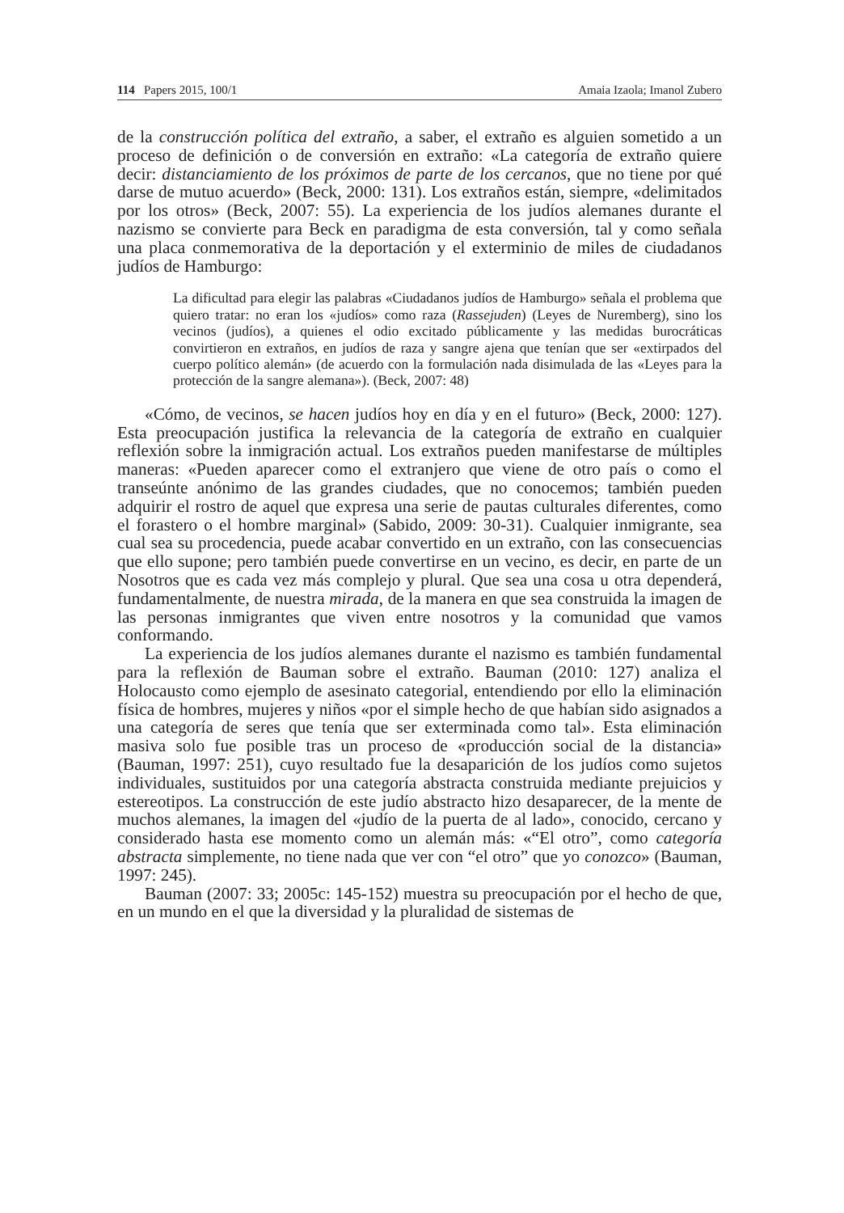114 Papers 2015, 100/1 Amaia Izaola; Imanol Zubero
de la construcción política del extraño, a saber, el extraño es alguien sometido a un proceso de definición o de conversión en extraño: «La categoría de extraño quiere decir: distanciamiento de los próximos de parte de los cercanos, que no tiene por qué darse de mutuo acuerdo» (Beck, 2000: 131). Los extraños están, siempre, «delimitados por los otros» (Beck, 2007: 55). La experiencia de los judíos alemanes durante el nazismo se convierte para Beck en paradigma de esta conversión, tal y como señala una placa conmemorativa de la deportación y el exterminio de miles de ciudadanos judíos de Hamburgo:
La dificultad para elegir las palabras «Ciudadanos judíos de Hamburgo» señala el problema que quiero tratar: no eran los «judíos» como raza (Rassejuden) (Leyes de Nuremberg), sino los vecinos (judíos), a quienes el odio excitado públicamente y las medidas burocráticas convirtieron en extraños, en judíos de raza y sangre ajena que tenían que ser «extirpados del cuerpo político alemán» (de acuerdo con la formulación nada disimulada de las «Leyes para la protección de la sangre alemana»). (Beck, 2007: 48)
«Cómo, de vecinos, se hacen judíos hoy en día y en el futuro» (Beck, 2000: 127). Esta preocupación justifica la relevancia de la categoría de extraño en cualquier reflexión sobre la inmigración actual. Los extraños pueden manifestarse de múltiples maneras: «Pueden aparecer como el extranjero que viene de otro país o como el transeúnte anónimo de las grandes ciudades, que no conocemos; también pueden adquirir el rostro de aquel que expresa una serie de pautas culturales diferentes, como el forastero o el hombre marginal» (Sabido, 2009: 30-31). Cualquier inmigrante, sea cual sea su procedencia, puede acabar convertido en un extraño, con las consecuencias que ello supone; pero también puede convertirse en un vecino, es decir, en parte de un Nosotros que es cada vez más complejo y plural. Que sea una cosa u otra dependerá, fundamentalmente, de nuestra mirada, de la manera en que sea construida la imagen de las personas inmigrantes que viven entre nosotros y la comunidad que vamos conformando.
La experiencia de los judíos alemanes durante el nazismo es también fundamental para la reflexión de Bauman sobre el extraño. Bauman (2010: 127) analiza el Holocausto como ejemplo de asesinato categorial, entendiendo por ello la eliminación física de hombres, mujeres y niños «por el simple hecho de que habían sido asignados a una categoría de seres que tenía que ser exterminada como tal». Esta eliminación masiva solo fue posible tras un proceso de «producción social de la distancia» (Bauman, 1997: 251), cuyo resultado fue la desaparición de los judíos como sujetos individuales, sustituidos por una categoría abstracta construida mediante prejuicios y estereotipos. La construcción de este judío abstracto hizo desaparecer, de la mente de muchos alemanes, la imagen del «judío de la puerta de al lado», conocido, cercano y considerado hasta ese momento como un alemán más: «“El otro”, como categoría abstracta simplemente, no tiene nada que ver con “el otro” que yo conozco» (Bauman, 1997: 245).
Bauman (2007: 33; 2005c: 145-152) muestra su preocupación por el hecho de que, en un mundo en el que la diversidad y la pluralidad de sistemas de